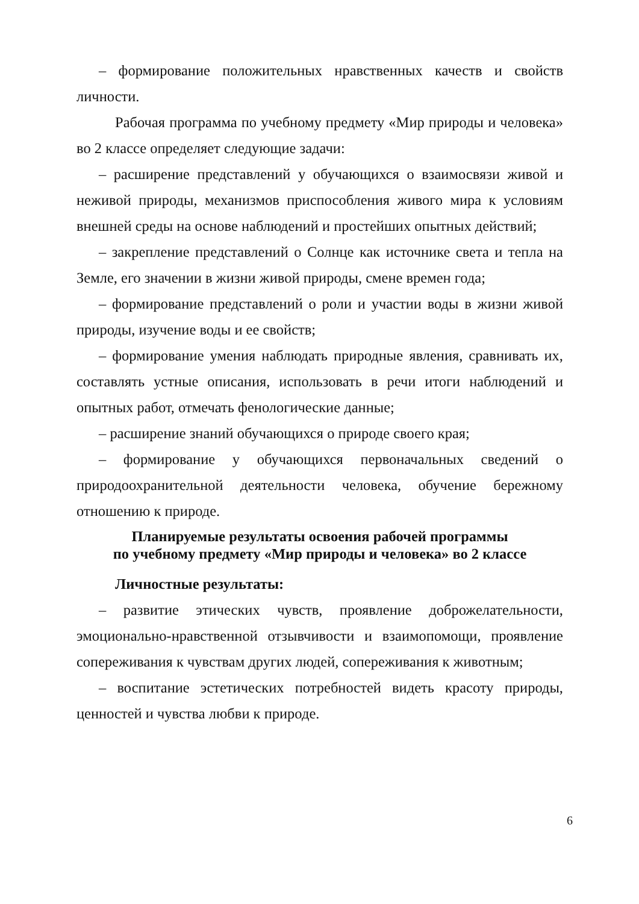– формирование положительных нравственных качеств и свойств личности.
Рабочая программа по учебному предмету «Мир природы и человека» во 2 классе определяет следующие задачи:
– расширение представлений у обучающихся о взаимосвязи живой и неживой природы, механизмов приспособления живого мира к условиям внешней среды на основе наблюдений и простейших опытных действий;
– закрепление представлений о Солнце как источнике света и тепла на Земле, его значении в жизни живой природы, смене времен года;
– формирование представлений о роли и участии воды в жизни живой природы, изучение воды и ее свойств;
– формирование умения наблюдать природные явления, сравнивать их, составлять устные описания, использовать в речи итоги наблюдений и опытных работ, отмечать фенологические данные;
– расширение знаний обучающихся о природе своего края;
– формирование у обучающихся первоначальных сведений о природоохранительной деятельности человека, обучение бережному отношению к природе.
Планируемые результаты освоения рабочей программы
по учебному предмету «Мир природы и человека» во 2 классе
Личностные результаты:
– развитие этических чувств, проявление доброжелательности, эмоционально-нравственной отзывчивости и взаимопомощи, проявление сопереживания к чувствам других людей, сопереживания к животным;
– воспитание эстетических потребностей видеть красоту природы, ценностей и чувства любви к природе.
6